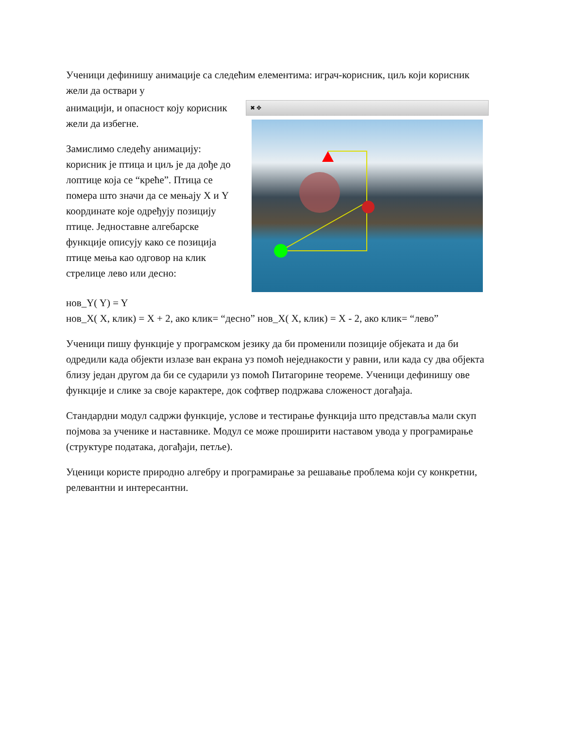Ученици дефинишу анимације са следећим елементима: играч-корисник, циљ који корисник жели да оствари у
анимацији, и опасност коју корисник жели да избегне.
Замислимо следећу анимацију: корисник је птица и циљ је да дође до лоптице која се “креће”. Птица се помера што значи да се мењају X и Y координате које одређују позицију птице. Једноставне алгебарске функције описују како се позиција птице мења као одговор на клик стрелице лево или десно:
✖ ✥
нов_Y( Y) = Y
нов_X( X, клик) = X + 2, ако клик= “десно” нов_X( X, клик) = X - 2, ако клик= “лево”
Ученици пишу функције у програмском језику да би променили позиције објеката и да би одредили када објекти излазе ван екрана уз помоћ неједнакости у равни, или када су два објекта близу један другом да би се сударили уз помоћ Питагорине теореме. Ученици дефинишу ове функције и слике за своје карактере, док софтвер подржава сложеност догађаја.
Стандардни модул садржи функције, услове и тестирање функција што представља мали скуп појмова за ученике и наставнике. Модул се може проширити наставом увода у програмирање (структуре података, догађаји, петље).
Уценици користе природно алгебру и програмирање за решавање проблема који су конкретни, релевантни и интересантни.